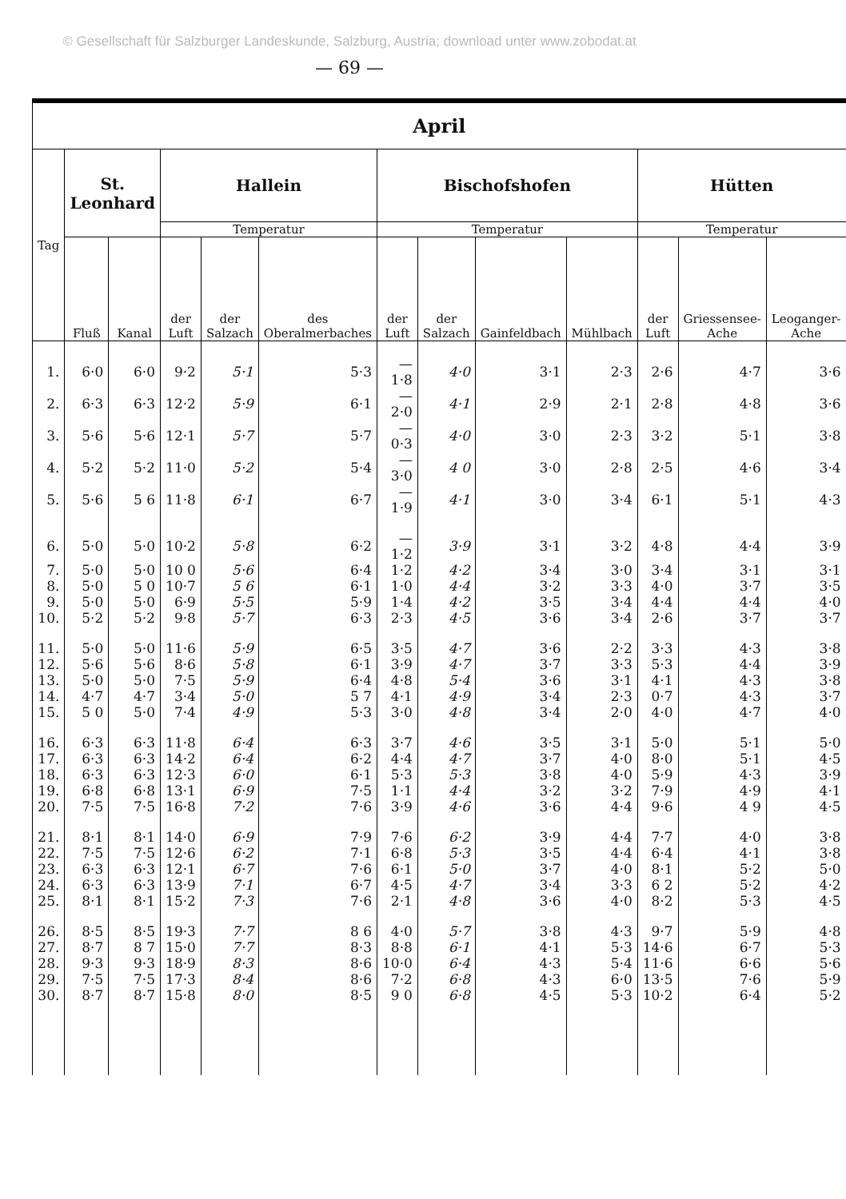© Gesellschaft für Salzburger Landeskunde, Salzburg, Austria; download unter www.zobodat.at
— 69 —
| April | | | | | | | | | | | | |
| --- | --- | --- | --- | --- | --- | --- | --- | --- | --- | --- | --- | --- |
| Tag | St. Leonhard | | Hallein | | | Bischofshofen | | | | Hütten | | |
| | | | Temperatur | | | Temperatur | | | | Temperatur | | |
| | Fluß | Kanal | der Luft | der Salzach | des Oberalmerbaches | der Luft | der Salzach | Gainfeldbach | Mühlbach | der Luft | Griessensee-Ache | Leoganger-Ache |
| 1. | 6·0 | 6·0 | 9·2 | 5·1 | 5·3 | — 1·8 | 4·0 | 3·1 | 2·3 | 2·6 | 4·7 | 3·6 |
| 2. | 6·3 | 6·3 | 12·2 | 5·9 | 6·1 | — 2·0 | 4·1 | 2·9 | 2·1 | 2·8 | 4·8 | 3·6 |
| 3. | 5·6 | 5·6 | 12·1 | 5·7 | 5·7 | — 0·3 | 4·0 | 3·0 | 2·3 | 3·2 | 5·1 | 3·8 |
| 4. | 5·2 | 5·2 | 11·0 | 5·2 | 5·4 | — 3·0 | 4 0 | 3·0 | 2·8 | 2·5 | 4·6 | 3·4 |
| 5. | 5·6 | 5 6 | 11·8 | 6·1 | 6·7 | — 1·9 | 4·1 | 3·0 | 3·4 | 6·1 | 5·1 | 4·3 |
| 6. | 5·0 | 5·0 | 10·2 | 5·8 | 6·2 | — 1·2 | 3·9 | 3·1 | 3·2 | 4·8 | 4·4 | 3·9 |
| 7. | 5·0 | 5·0 | 10 0 | 5·6 | 6·4 | 1·2 | 4·2 | 3·4 | 3·0 | 3·4 | 3·1 | 3·1 |
| 8. | 5·0 | 5 0 | 10·7 | 5 6 | 6·1 | 1·0 | 4·4 | 3·2 | 3·3 | 4·0 | 3·7 | 3·5 |
| 9. | 5·0 | 5·0 | 6·9 | 5·5 | 5·9 | 1·4 | 4·2 | 3·5 | 3·4 | 4·4 | 4·4 | 4·0 |
| 10. | 5·2 | 5·2 | 9·8 | 5·7 | 6·3 | 2·3 | 4·5 | 3·6 | 3·4 | 2·6 | 3·7 | 3·7 |
| 11. | 5·0 | 5·0 | 11·6 | 5·9 | 6·5 | 3·5 | 4·7 | 3·6 | 2·2 | 3·3 | 4·3 | 3·8 |
| 12. | 5·6 | 5·6 | 8·6 | 5·8 | 6·1 | 3·9 | 4·7 | 3·7 | 3·3 | 5·3 | 4·4 | 3·9 |
| 13. | 5·0 | 5·0 | 7·5 | 5·9 | 6·4 | 4·8 | 5·4 | 3·6 | 3·1 | 4·1 | 4·3 | 3·8 |
| 14. | 4·7 | 4·7 | 3·4 | 5·0 | 5 7 | 4·1 | 4·9 | 3·4 | 2·3 | 0·7 | 4·3 | 3·7 |
| 15. | 5 0 | 5·0 | 7·4 | 4·9 | 5·3 | 3·0 | 4·8 | 3·4 | 2·0 | 4·0 | 4·7 | 4·0 |
| 16. | 6·3 | 6·3 | 11·8 | 6·4 | 6·3 | 3·7 | 4·6 | 3·5 | 3·1 | 5·0 | 5·1 | 5·0 |
| 17. | 6·3 | 6·3 | 14·2 | 6·4 | 6·2 | 4·4 | 4·7 | 3·7 | 4·0 | 8·0 | 5·1 | 4·5 |
| 18. | 6·3 | 6·3 | 12·3 | 6·0 | 6·1 | 5·3 | 5·3 | 3·8 | 4·0 | 5·9 | 4·3 | 3·9 |
| 19. | 6·8 | 6·8 | 13·1 | 6·9 | 7·5 | 1·1 | 4·4 | 3·2 | 3·2 | 7·9 | 4·9 | 4·1 |
| 20. | 7·5 | 7·5 | 16·8 | 7·2 | 7·6 | 3·9 | 4·6 | 3·6 | 4·4 | 9·6 | 4 9 | 4·5 |
| 21. | 8·1 | 8·1 | 14·0 | 6·9 | 7·9 | 7·6 | 6·2 | 3·9 | 4·4 | 7·7 | 4·0 | 3·8 |
| 22. | 7·5 | 7·5 | 12·6 | 6·2 | 7·1 | 6·8 | 5·3 | 3·5 | 4·4 | 6·4 | 4·1 | 3·8 |
| 23. | 6·3 | 6·3 | 12·1 | 6·7 | 7·6 | 6·1 | 5·0 | 3·7 | 4·0 | 8·1 | 5·2 | 5·0 |
| 24. | 6·3 | 6·3 | 13·9 | 7·1 | 6·7 | 4·5 | 4·7 | 3·4 | 3·3 | 6 2 | 5·2 | 4·2 |
| 25. | 8·1 | 8·1 | 15·2 | 7·3 | 7·6 | 2·1 | 4·8 | 3·6 | 4·0 | 8·2 | 5·3 | 4·5 |
| 26. | 8·5 | 8·5 | 19·3 | 7·7 | 8 6 | 4·0 | 5·7 | 3·8 | 4·3 | 9·7 | 5·9 | 4·8 |
| 27. | 8·7 | 8 7 | 15·0 | 7·7 | 8·3 | 8·8 | 6·1 | 4·1 | 5·3 | 14·6 | 6·7 | 5·3 |
| 28. | 9·3 | 9·3 | 18·9 | 8·3 | 8·6 | 10·0 | 6·4 | 4·3 | 5·4 | 11·6 | 6·6 | 5·6 |
| 29. | 7·5 | 7·5 | 17·3 | 8·4 | 8·6 | 7·2 | 6·8 | 4·3 | 6·0 | 13·5 | 7·6 | 5·9 |
| 30. | 8·7 | 8·7 | 15·8 | 8·0 | 8·5 | 9 0 | 6·8 | 4·5 | 5·3 | 10·2 | 6·4 | 5·2 |